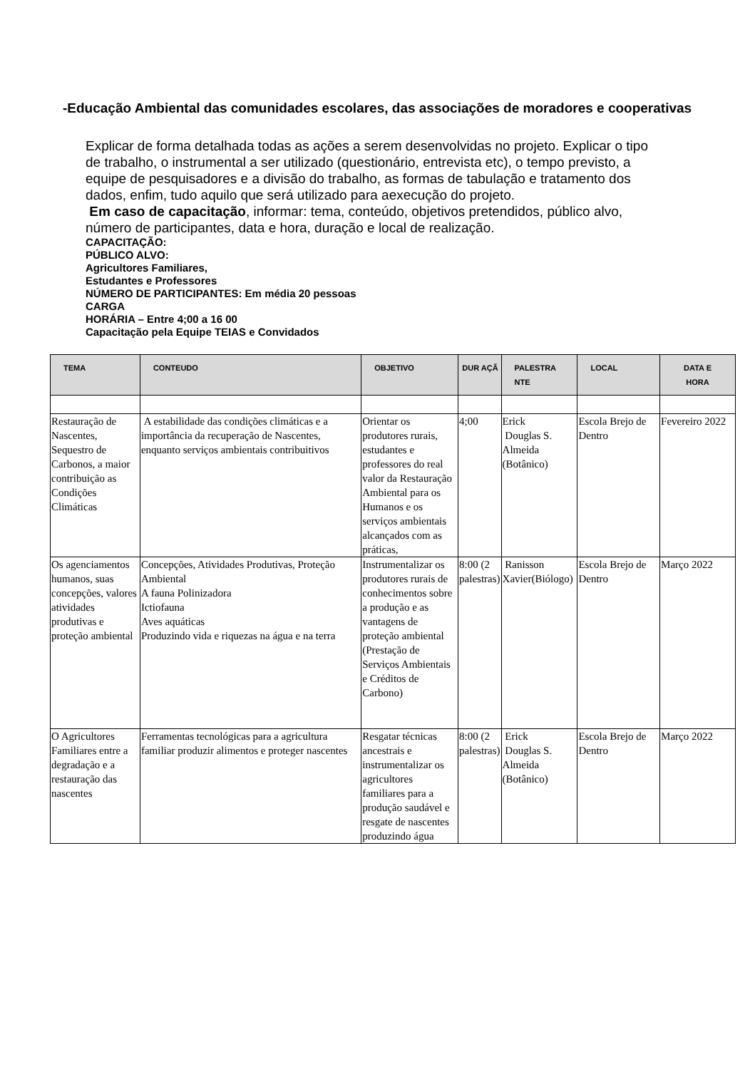-Educação Ambiental das comunidades escolares, das associações de moradores e cooperativas
Explicar de forma detalhada todas as ações a serem desenvolvidas no projeto. Explicar o tipo de trabalho, o instrumental a ser utilizado (questionário, entrevista etc), o tempo previsto, a equipe de pesquisadores e a divisão do trabalho, as formas de tabulação e tratamento dos dados, enfim, tudo aquilo que será utilizado para aexecução do projeto.
Em caso de capacitação, informar: tema, conteúdo, objetivos pretendidos, público alvo, número de participantes, data e hora, duração e local de realização.
CAPACITAÇÃO:
PÚBLICO ALVO:
Agricultores Familiares,
Estudantes e Professores
NÚMERO DE PARTICIPANTES: Em média 20 pessoas
CARGA
HORÁRIA – Entre 4;00 a 16 00
Capacitação pela Equipe TEIAS e Convidados
| TEMA | CONTEUDO | OBJETIVO | DUR AÇÃ | PALESTRA NTE | LOCAL | DATA E HORA |
| --- | --- | --- | --- | --- | --- | --- |
| Restauração de Nascentes, Sequestro de Carbonos, a maior contribuição as Condições Climáticas | A estabilidade das condições climáticas e a importância da recuperação de Nascentes, enquanto serviços ambientais contribuitivos | Orientar os produtores rurais, estudantes e professores do real valor da Restauração Ambiental para os Humanos e os serviços ambientais alcançados com as práticas, | 4;00 | Erick Douglas S. Almeida (Botânico) | Escola Brejo de Dentro | Fevereiro 2022 |
| Os agenciamentos humanos, suas concepções, valores atividades produtivas e proteção ambiental | Concepções, Atividades Produtivas, Proteção Ambiental A fauna Polinizadora Ictiofauna Aves aquáticas Produzindo vida e riquezas na água e na terra | Instrumentalizar os produtores rurais de conhecimentos sobre a produção e as vantagens de proteção ambiental (Prestação de Serviços Ambientais e Créditos de Carbono) | 8:00 (2 palestras) | Ranisson Xavier(Biólogo) | Escola Brejo de Dentro | Março 2022 |
| O Agricultores Familiares entre a degradação e a restauração das nascentes | Ferramentas tecnológicas para a agricultura familiar produzir alimentos e proteger nascentes | Resgatar técnicas ancestrais e instrumentalizar os agricultores familiares para a produção saudável e resgate de nascentes produzindo água | 8:00 (2 palestras) | Erick Douglas S. Almeida (Botânico) | Escola Brejo de Dentro | Março 2022 |